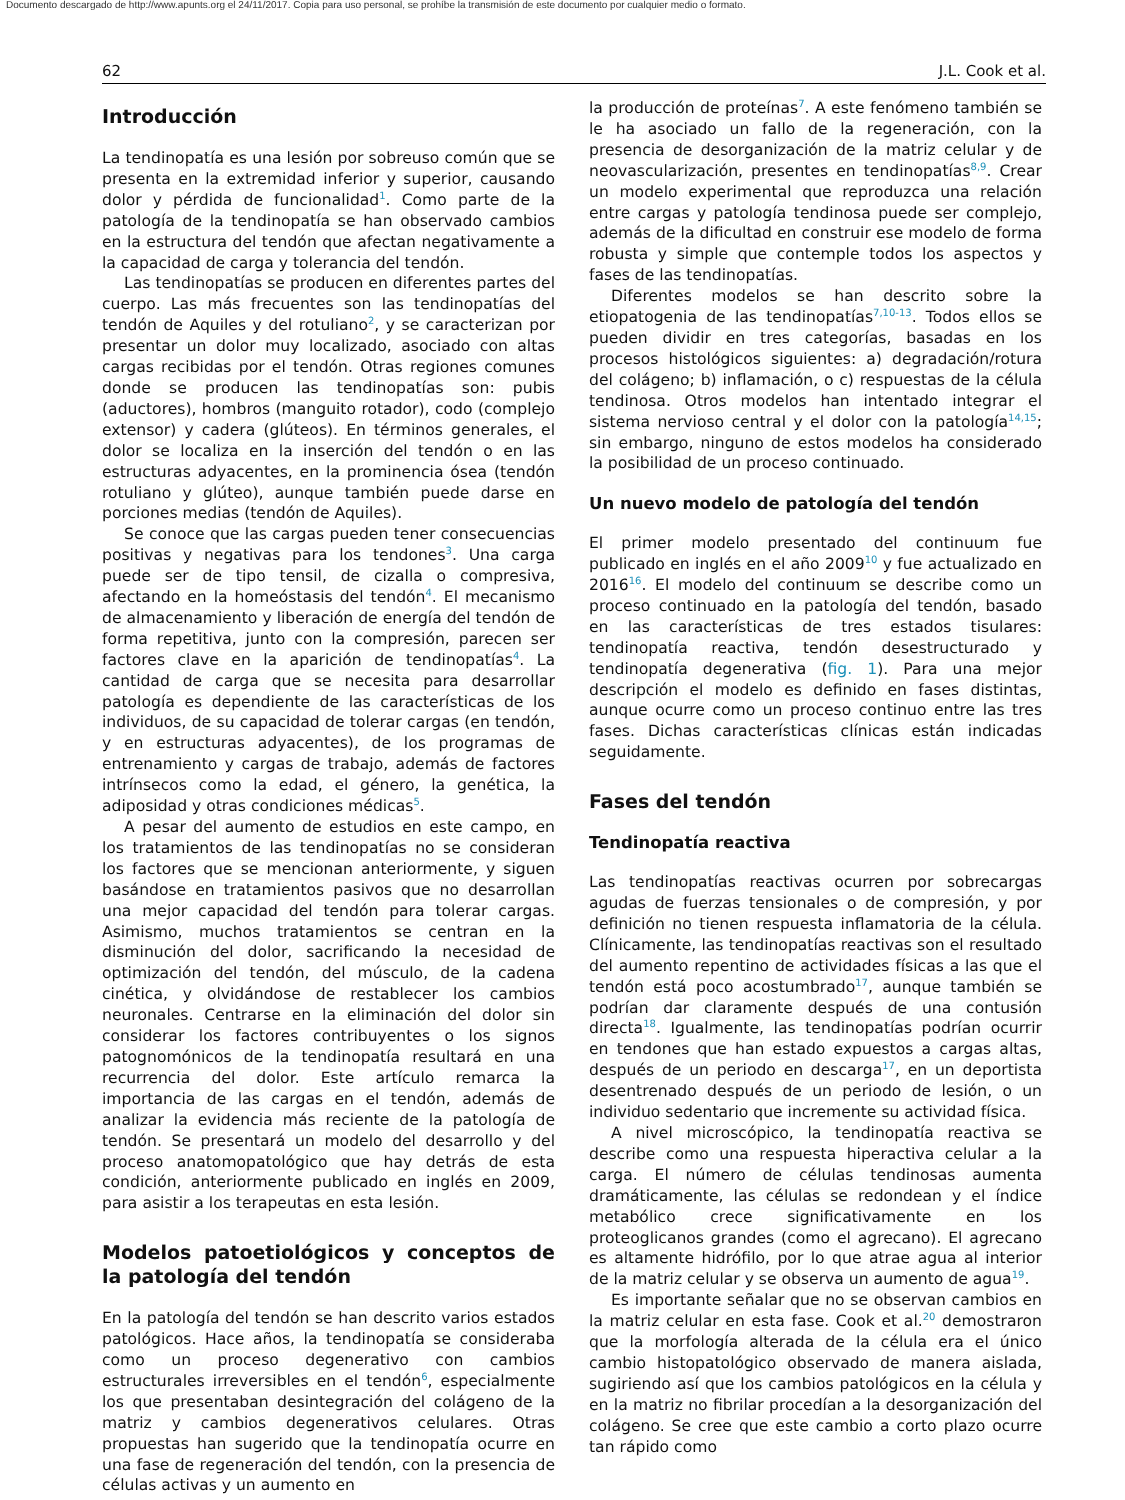Documento descargado de http://www.apunts.org el 24/11/2017. Copia para uso personal, se prohíbe la transmisión de este documento por cualquier medio o formato.
62 J.L. Cook et al.
Introducción
La tendinopatía es una lesión por sobreuso común que se presenta en la extremidad inferior y superior, causando dolor y pérdida de funcionalidad<sup>1</sup>. Como parte de la patología de la tendinopatía se han observado cambios en la estructura del tendón que afectan negativamente a la capacidad de carga y tolerancia del tendón.
Las tendinopatías se producen en diferentes partes del cuerpo. Las más frecuentes son las tendinopatías del tendón de Aquiles y del rotuliano<sup>2</sup>, y se caracterizan por presentar un dolor muy localizado, asociado con altas cargas recibidas por el tendón. Otras regiones comunes donde se producen las tendinopatías son: pubis (aductores), hombros (manguito rotador), codo (complejo extensor) y cadera (glúteos). En términos generales, el dolor se localiza en la inserción del tendón o en las estructuras adyacentes, en la prominencia ósea (tendón rotuliano y glúteo), aunque también puede darse en porciones medias (tendón de Aquiles).
Se conoce que las cargas pueden tener consecuencias positivas y negativas para los tendones<sup>3</sup>. Una carga puede ser de tipo tensil, de cizalla o compresiva, afectando en la homeóstasis del tendón<sup>4</sup>. El mecanismo de almacenamiento y liberación de energía del tendón de forma repetitiva, junto con la compresión, parecen ser factores clave en la aparición de tendinopatías<sup>4</sup>. La cantidad de carga que se necesita para desarrollar patología es dependiente de las características de los individuos, de su capacidad de tolerar cargas (en tendón, y en estructuras adyacentes), de los programas de entrenamiento y cargas de trabajo, además de factores intrínsecos como la edad, el género, la genética, la adiposidad y otras condiciones médicas<sup>5</sup>.
A pesar del aumento de estudios en este campo, en los tratamientos de las tendinopatías no se consideran los factores que se mencionan anteriormente, y siguen basándose en tratamientos pasivos que no desarrollan una mejor capacidad del tendón para tolerar cargas. Asimismo, muchos tratamientos se centran en la disminución del dolor, sacrificando la necesidad de optimización del tendón, del músculo, de la cadena cinética, y olvidándose de restablecer los cambios neuronales. Centrarse en la eliminación del dolor sin considerar los factores contribuyentes o los signos patognomónicos de la tendinopatía resultará en una recurrencia del dolor. Este artículo remarca la importancia de las cargas en el tendón, además de analizar la evidencia más reciente de la patología de tendón. Se presentará un modelo del desarrollo y del proceso anatomopatológico que hay detrás de esta condición, anteriormente publicado en inglés en 2009, para asistir a los terapeutas en esta lesión.
Modelos patoetiológicos y conceptos de la patología del tendón
En la patología del tendón se han descrito varios estados patológicos. Hace años, la tendinopatía se consideraba como un proceso degenerativo con cambios estructurales irreversibles en el tendón<sup>6</sup>, especialmente los que presentaban desintegración del colágeno de la matriz y cambios degenerativos celulares. Otras propuestas han sugerido que la tendinopatía ocurre en una fase de regeneración del tendón, con la presencia de células activas y un aumento en
la producción de proteínas<sup>7</sup>. A este fenómeno también se le ha asociado un fallo de la regeneración, con la presencia de desorganización de la matriz celular y de neovascularización, presentes en tendinopatías<sup>8,9</sup>. Crear un modelo experimental que reproduzca una relación entre cargas y patología tendinosa puede ser complejo, además de la dificultad en construir ese modelo de forma robusta y simple que contemple todos los aspectos y fases de las tendinopatías.
Diferentes modelos se han descrito sobre la etiopatogenia de las tendinopatías<sup>7,10-13</sup>. Todos ellos se pueden dividir en tres categorías, basadas en los procesos histológicos siguientes: a) degradación/rotura del colágeno; b) inflamación, o c) respuestas de la célula tendinosa. Otros modelos han intentado integrar el sistema nervioso central y el dolor con la patología<sup>14,15</sup>; sin embargo, ninguno de estos modelos ha considerado la posibilidad de un proceso continuado.
Un nuevo modelo de patología del tendón
El primer modelo presentado del continuum fue publicado en inglés en el año 2009<sup>10</sup> y fue actualizado en 2016<sup>16</sup>. El modelo del continuum se describe como un proceso continuado en la patología del tendón, basado en las características de tres estados tisulares: tendinopatía reactiva, tendón desestructurado y tendinopatía degenerativa (fig. 1). Para una mejor descripción el modelo es definido en fases distintas, aunque ocurre como un proceso continuo entre las tres fases. Dichas características clínicas están indicadas seguidamente.
Fases del tendón
Tendinopatía reactiva
Las tendinopatías reactivas ocurren por sobrecargas agudas de fuerzas tensionales o de compresión, y por definición no tienen respuesta inflamatoria de la célula. Clínicamente, las tendinopatías reactivas son el resultado del aumento repentino de actividades físicas a las que el tendón está poco acostumbrado<sup>17</sup>, aunque también se podrían dar claramente después de una contusión directa<sup>18</sup>. Igualmente, las tendinopatías podrían ocurrir en tendones que han estado expuestos a cargas altas, después de un periodo en descarga<sup>17</sup>, en un deportista desentrenado después de un periodo de lesión, o un individuo sedentario que incremente su actividad física.
A nivel microscópico, la tendinopatía reactiva se describe como una respuesta hiperactiva celular a la carga. El número de células tendinosas aumenta dramáticamente, las células se redondean y el índice metabólico crece significativamente en los proteoglicanos grandes (como el agrecano). El agrecano es altamente hidrófilo, por lo que atrae agua al interior de la matriz celular y se observa un aumento de agua<sup>19</sup>.
Es importante señalar que no se observan cambios en la matriz celular en esta fase. Cook et al.<sup>20</sup> demostraron que la morfología alterada de la célula era el único cambio histopatológico observado de manera aislada, sugiriendo así que los cambios patológicos en la célula y en la matriz no fibrilar procedían a la desorganización del colágeno. Se cree que este cambio a corto plazo ocurre tan rápido como